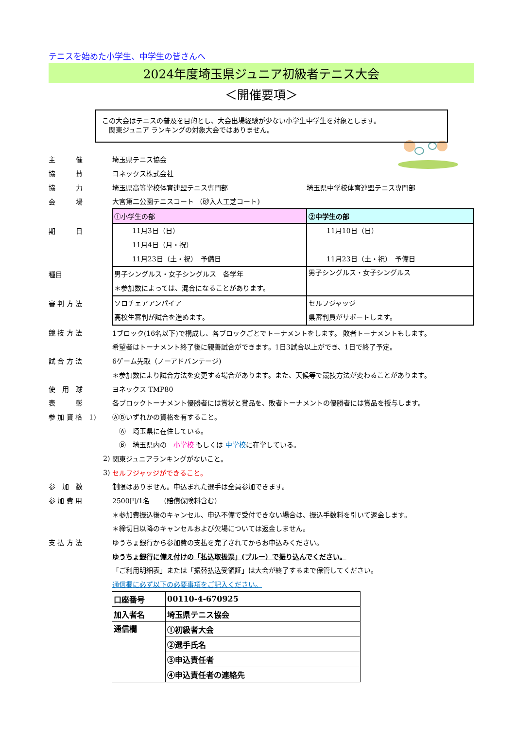テニスを始めた小学生、中学生の皆さんへ
2024年度埼玉県ジュニア初級者テニス大会
＜開催要項＞
この大会はテニスの普及を目的とし、大会出場経験が少ない小学生中学生を対象とします。
　関東ジュニア ランキングの対象大会ではありません。
| 主 催 | 埼玉県テニス協会 | |
| 協 賛 | ヨネックス株式会社 | |
| 協 力 | 埼玉県高等学校体育連盟テニス専門部 | 埼玉県中学校体育連盟テニス専門部 |
| 会 場 | 大宮第二公園テニスコート （砂入人工芝コート) | |
| | ①小学生の部 | ②中学生の部 |
| 期 日 | 11月3日（日） 11月4日（月・祝） 11月23日（土・祝） 予備日 | 11月10日（日） 11月23日（土・祝） 予備日 |
| 種目 | 男子シングルス・女子シングルス 各学年 ＊参加数によっては、混合になることがあります。 | 男子シングルス・女子シングルス |
| 審 判 方 法 | ソロチェアアンパイア 高校生審判が試合を進めます。 | セルフジャッジ 県審判員がサポートします。 |
| 競 技 方 法 | 1ブロック(16名以下)で構成し、各ブロックごとでトーナメントをします。 敗者トーナメントもします。 | |
| | 希望者はトーナメント終了後に親善試合ができます。1日3試合以上ができ、1日で終了予定。 | |
| 試 合 方 法 | 6ゲーム先取（ノーアドバンテージ) | |
| | ＊参加数により試合方法を変更する場合があります。また、天候等で競技方法が変わることがあります。 | |
| 使 用 球 | ヨネックス TMP80 | |
| 表 彰 | 各ブロックトーナメント優勝者には賞状と賞品を、敗者トーナメントの優勝者には賞品を授与します。 | |
| 参 加 資 格 1) | ⒶⒷいずれかの資格を有すること。 | |
| | Ⓐ 埼玉県に在住している。 | |
| | Ⓑ 埼玉県内の 小学校 もしくは 中学校 に在学している。 | |
| 2) | 関東ジュニアランキングがないこと。 | |
| 3) | セルフジャッジができること。 | |
| 参 加 数 | 制限はありません。申込まれた選手は全員参加できます。 | |
| 参 加 費 用 | 2500円/1名 （賠償保険料含む） | |
| | ＊参加費振込後のキャンセル、申込不備で受付できない場合は、振込手数料を引いて返金します。 | |
| | ＊締切日以降のキャンセルおよび欠場については返金しません。 | |
| 支 払 方 法 | ゆうちょ銀行から参加費の支払を完了されてからお申込みください。 | |
| | ゆうちょ銀行に備え付けの「払込取扱票」(ブルー）で振り込んでください。 | |
| | 「ご利用明細表」または「振替払込受領証」は大会が終了するまで保管してください。 | |
| | 通信欄に必ず以下の必要事項をご記入ください。 | |
| 口座番号 | 00110-4-670925 |
| 加入者名 | 埼玉県テニス協会 |
| 通信欄 | ①初級者大会 |
| | ②選手氏名 |
| | ③申込責任者 |
| | ④申込責任者の連絡先 |